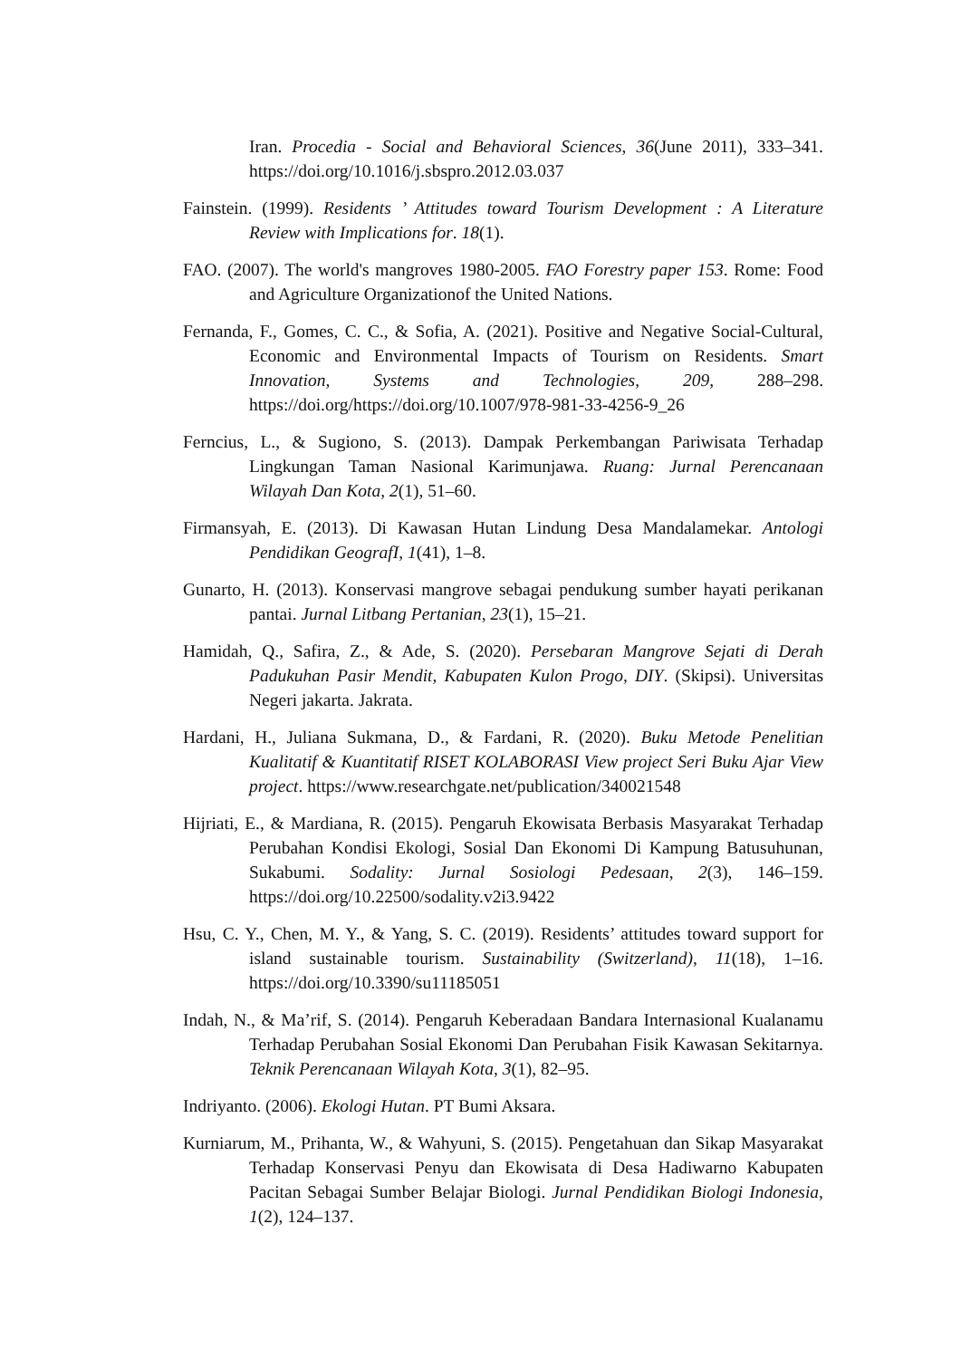Iran. Procedia - Social and Behavioral Sciences, 36(June 2011), 333–341. https://doi.org/10.1016/j.sbspro.2012.03.037
Fainstein. (1999). Residents ’ Attitudes toward Tourism Development : A Literature Review with Implications for. 18(1).
FAO. (2007). The world's mangroves 1980-2005. FAO Forestry paper 153. Rome: Food and Agriculture Organizationof the United Nations.
Fernanda, F., Gomes, C. C., & Sofia, A. (2021). Positive and Negative Social-Cultural, Economic and Environmental Impacts of Tourism on Residents. Smart Innovation, Systems and Technologies, 209, 288–298. https://doi.org/https://doi.org/10.1007/978-981-33-4256-9_26
Ferncius, L., & Sugiono, S. (2013). Dampak Perkembangan Pariwisata Terhadap Lingkungan Taman Nasional Karimunjawa. Ruang: Jurnal Perencanaan Wilayah Dan Kota, 2(1), 51–60.
Firmansyah, E. (2013). Di Kawasan Hutan Lindung Desa Mandalamekar. Antologi Pendidikan GeografI, 1(41), 1–8.
Gunarto, H. (2013). Konservasi mangrove sebagai pendukung sumber hayati perikanan pantai. Jurnal Litbang Pertanian, 23(1), 15–21.
Hamidah, Q., Safira, Z., & Ade, S. (2020). Persebaran Mangrove Sejati di Derah Padukuhan Pasir Mendit, Kabupaten Kulon Progo, DIY. (Skipsi). Universitas Negeri jakarta. Jakrata.
Hardani, H., Juliana Sukmana, D., & Fardani, R. (2020). Buku Metode Penelitian Kualitatif & Kuantitatif RISET KOLABORASI View project Seri Buku Ajar View project. https://www.researchgate.net/publication/340021548
Hijriati, E., & Mardiana, R. (2015). Pengaruh Ekowisata Berbasis Masyarakat Terhadap Perubahan Kondisi Ekologi, Sosial Dan Ekonomi Di Kampung Batusuhunan, Sukabumi. Sodality: Jurnal Sosiologi Pedesaan, 2(3), 146–159. https://doi.org/10.22500/sodality.v2i3.9422
Hsu, C. Y., Chen, M. Y., & Yang, S. C. (2019). Residents’ attitudes toward support for island sustainable tourism. Sustainability (Switzerland), 11(18), 1–16. https://doi.org/10.3390/su11185051
Indah, N., & Ma’rif, S. (2014). Pengaruh Keberadaan Bandara Internasional Kualanamu Terhadap Perubahan Sosial Ekonomi Dan Perubahan Fisik Kawasan Sekitarnya. Teknik Perencanaan Wilayah Kota, 3(1), 82–95.
Indriyanto. (2006). Ekologi Hutan. PT Bumi Aksara.
Kurniarum, M., Prihanta, W., & Wahyuni, S. (2015). Pengetahuan dan Sikap Masyarakat Terhadap Konservasi Penyu dan Ekowisata di Desa Hadiwarno Kabupaten Pacitan Sebagai Sumber Belajar Biologi. Jurnal Pendidikan Biologi Indonesia, 1(2), 124–137.